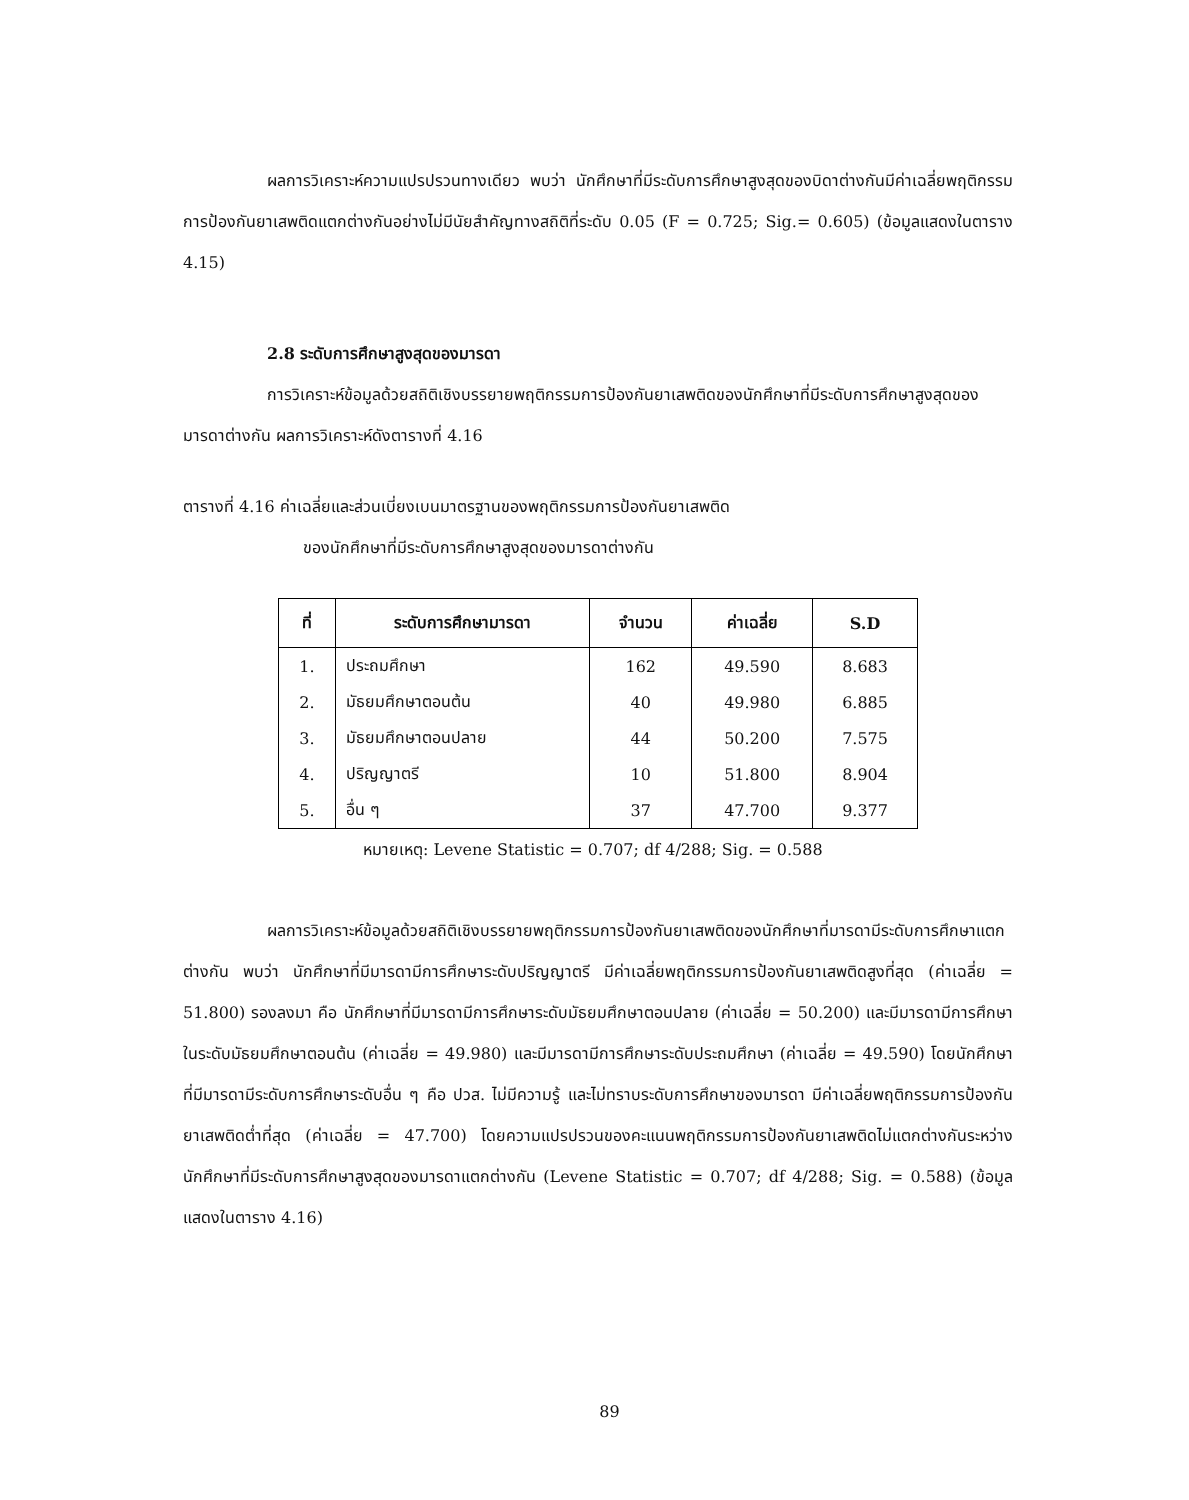ผลการวิเคราะห์ความแปรปรวนทางเดียว พบว่า นักศึกษาที่มีระดับการศึกษาสูงสุดของบิดาต่างกันมีค่าเฉลี่ยพฤติกรรมการป้องกันยาเสพติดแตกต่างกันอย่างไม่มีนัยสำคัญทางสถิติที่ระดับ 0.05 (F = 0.725; Sig.= 0.605) (ข้อมูลแสดงในตาราง 4.15)
2.8 ระดับการศึกษาสูงสุดของมารดา
การวิเคราะห์ข้อมูลด้วยสถิติเชิงบรรยายพฤติกรรมการป้องกันยาเสพติดของนักศึกษาที่มีระดับการศึกษาสูงสุดของมารดาต่างกัน ผลการวิเคราะห์ดังตารางที่ 4.16
ตารางที่ 4.16 ค่าเฉลี่ยและส่วนเบี่ยงเบนมาตรฐานของพฤติกรรมการป้องกันยาเสพติด
ของนักศึกษาที่มีระดับการศึกษาสูงสุดของมารดาต่างกัน
| ที่ | ระดับการศึกษามารดา | จำนวน | ค่าเฉลี่ย | S.D |
| --- | --- | --- | --- | --- |
| 1. | ประถมศึกษา | 162 | 49.590 | 8.683 |
| 2. | มัธยมศึกษาตอนต้น | 40 | 49.980 | 6.885 |
| 3. | มัธยมศึกษาตอนปลาย | 44 | 50.200 | 7.575 |
| 4. | ปริญญาตรี | 10 | 51.800 | 8.904 |
| 5. | อื่น ๆ | 37 | 47.700 | 9.377 |
หมายเหตุ: Levene Statistic = 0.707; df 4/288; Sig. = 0.588
ผลการวิเคราะห์ข้อมูลด้วยสถิติเชิงบรรยายพฤติกรรมการป้องกันยาเสพติดของนักศึกษาที่มารดามีระดับการศึกษาแตกต่างกัน พบว่า นักศึกษาที่มีมารดามีการศึกษาระดับปริญญาตรี มีค่าเฉลี่ยพฤติกรรมการป้องกันยาเสพติดสูงที่สุด (ค่าเฉลี่ย = 51.800) รองลงมา คือ นักศึกษาที่มีมารดามีการศึกษาระดับมัธยมศึกษาตอนปลาย (ค่าเฉลี่ย = 50.200) และมีมารดามีการศึกษาในระดับมัธยมศึกษาตอนต้น (ค่าเฉลี่ย = 49.980) และมีมารดามีการศึกษาระดับประถมศึกษา (ค่าเฉลี่ย = 49.590) โดยนักศึกษาที่มีมารดามีระดับการศึกษาระดับอื่น ๆ คือ ปวส. ไม่มีความรู้ และไม่ทราบระดับการศึกษาของมารดา มีค่าเฉลี่ยพฤติกรรมการป้องกันยาเสพติดต่ำที่สุด (ค่าเฉลี่ย = 47.700) โดยความแปรปรวนของคะแนนพฤติกรรมการป้องกันยาเสพติดไม่แตกต่างกันระหว่างนักศึกษาที่มีระดับการศึกษาสูงสุดของมารดาแตกต่างกัน (Levene Statistic = 0.707; df 4/288; Sig. = 0.588) (ข้อมูลแสดงในตาราง 4.16)
89